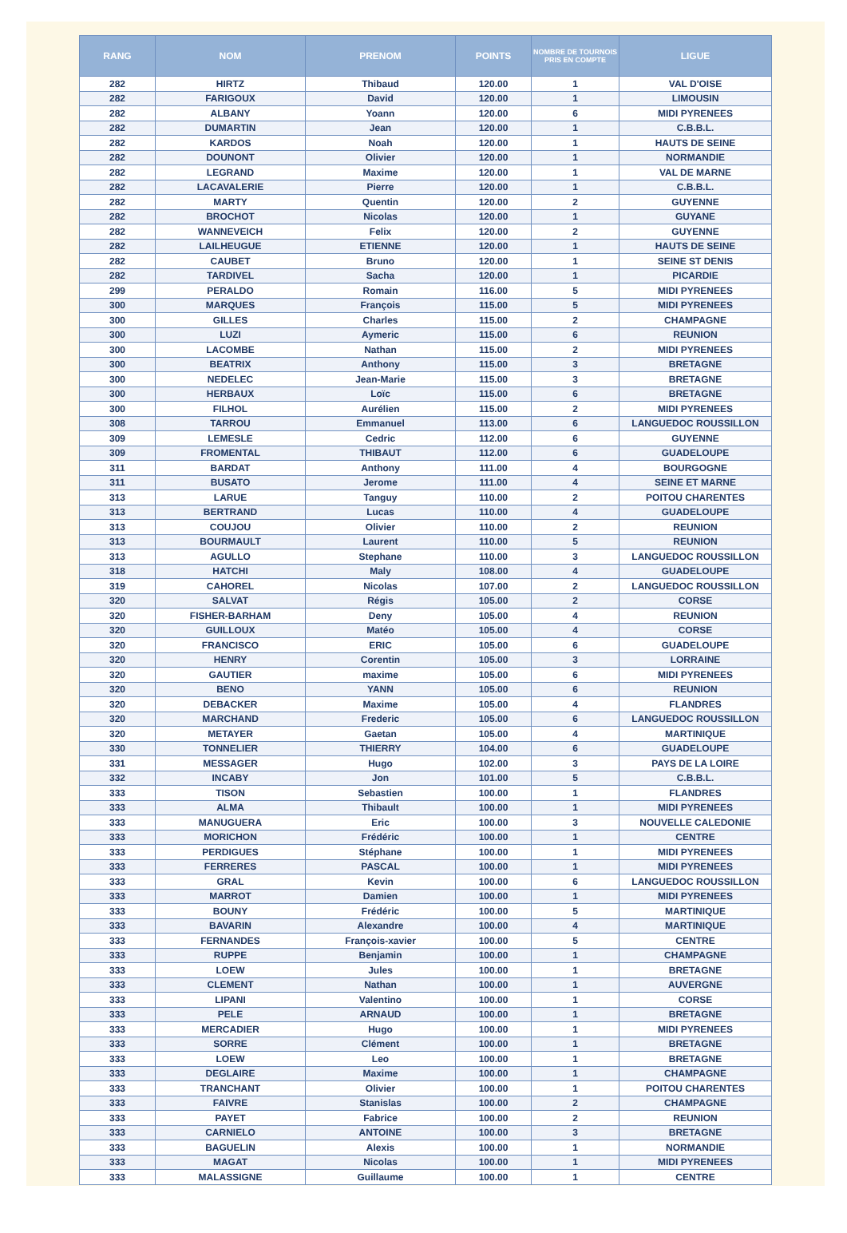| RANG | NOM | PRENOM | POINTS | NOMBRE DE TOURNOIS PRIS EN COMPTE | LIGUE |
| --- | --- | --- | --- | --- | --- |
| 282 | HIRTZ | Thibaud | 120.00 | 1 | VAL D'OISE |
| 282 | FARIGOUX | David | 120.00 | 1 | LIMOUSIN |
| 282 | ALBANY | Yoann | 120.00 | 6 | MIDI PYRENEES |
| 282 | DUMARTIN | Jean | 120.00 | 1 | C.B.B.L. |
| 282 | KARDOS | Noah | 120.00 | 1 | HAUTS DE SEINE |
| 282 | DOUNONT | Olivier | 120.00 | 1 | NORMANDIE |
| 282 | LEGRAND | Maxime | 120.00 | 1 | VAL DE MARNE |
| 282 | LACAVALERIE | Pierre | 120.00 | 1 | C.B.B.L. |
| 282 | MARTY | Quentin | 120.00 | 2 | GUYENNE |
| 282 | BROCHOT | Nicolas | 120.00 | 1 | GUYANE |
| 282 | WANNEVEICH | Felix | 120.00 | 2 | GUYENNE |
| 282 | LAILHEUGUE | ETIENNE | 120.00 | 1 | HAUTS DE SEINE |
| 282 | CAUBET | Bruno | 120.00 | 1 | SEINE ST DENIS |
| 282 | TARDIVEL | Sacha | 120.00 | 1 | PICARDIE |
| 299 | PERALDO | Romain | 116.00 | 5 | MIDI PYRENEES |
| 300 | MARQUES | François | 115.00 | 5 | MIDI PYRENEES |
| 300 | GILLES | Charles | 115.00 | 2 | CHAMPAGNE |
| 300 | LUZI | Aymeric | 115.00 | 6 | REUNION |
| 300 | LACOMBE | Nathan | 115.00 | 2 | MIDI PYRENEES |
| 300 | BEATRIX | Anthony | 115.00 | 3 | BRETAGNE |
| 300 | NEDELEC | Jean-Marie | 115.00 | 3 | BRETAGNE |
| 300 | HERBAUX | Loïc | 115.00 | 6 | BRETAGNE |
| 300 | FILHOL | Aurélien | 115.00 | 2 | MIDI PYRENEES |
| 308 | TARROU | Emmanuel | 113.00 | 6 | LANGUEDOC ROUSSILLON |
| 309 | LEMESLE | Cedric | 112.00 | 6 | GUYENNE |
| 309 | FROMENTAL | THIBAUT | 112.00 | 6 | GUADELOUPE |
| 311 | BARDAT | Anthony | 111.00 | 4 | BOURGOGNE |
| 311 | BUSATO | Jerome | 111.00 | 4 | SEINE ET MARNE |
| 313 | LARUE | Tanguy | 110.00 | 2 | POITOU CHARENTES |
| 313 | BERTRAND | Lucas | 110.00 | 4 | GUADELOUPE |
| 313 | COUJOU | Olivier | 110.00 | 2 | REUNION |
| 313 | BOURMAULT | Laurent | 110.00 | 5 | REUNION |
| 313 | AGULLO | Stephane | 110.00 | 3 | LANGUEDOC ROUSSILLON |
| 318 | HATCHI | Maly | 108.00 | 4 | GUADELOUPE |
| 319 | CAHOREL | Nicolas | 107.00 | 2 | LANGUEDOC ROUSSILLON |
| 320 | SALVAT | Régis | 105.00 | 2 | CORSE |
| 320 | FISHER-BARHAM | Deny | 105.00 | 4 | REUNION |
| 320 | GUILLOUX | Matéo | 105.00 | 4 | CORSE |
| 320 | FRANCISCO | ERIC | 105.00 | 6 | GUADELOUPE |
| 320 | HENRY | Corentin | 105.00 | 3 | LORRAINE |
| 320 | GAUTIER | maxime | 105.00 | 6 | MIDI PYRENEES |
| 320 | BENO | YANN | 105.00 | 6 | REUNION |
| 320 | DEBACKER | Maxime | 105.00 | 4 | FLANDRES |
| 320 | MARCHAND | Frederic | 105.00 | 6 | LANGUEDOC ROUSSILLON |
| 320 | METAYER | Gaetan | 105.00 | 4 | MARTINIQUE |
| 330 | TONNELIER | THIERRY | 104.00 | 6 | GUADELOUPE |
| 331 | MESSAGER | Hugo | 102.00 | 3 | PAYS DE LA LOIRE |
| 332 | INCABY | Jon | 101.00 | 5 | C.B.B.L. |
| 333 | TISON | Sebastien | 100.00 | 1 | FLANDRES |
| 333 | ALMA | Thibault | 100.00 | 1 | MIDI PYRENEES |
| 333 | MANUGUERA | Eric | 100.00 | 3 | NOUVELLE CALEDONIE |
| 333 | MORICHON | Frédéric | 100.00 | 1 | CENTRE |
| 333 | PERDIGUES | Stéphane | 100.00 | 1 | MIDI PYRENEES |
| 333 | FERRERES | PASCAL | 100.00 | 1 | MIDI PYRENEES |
| 333 | GRAL | Kevin | 100.00 | 6 | LANGUEDOC ROUSSILLON |
| 333 | MARROT | Damien | 100.00 | 1 | MIDI PYRENEES |
| 333 | BOUNY | Frédéric | 100.00 | 5 | MARTINIQUE |
| 333 | BAVARIN | Alexandre | 100.00 | 4 | MARTINIQUE |
| 333 | FERNANDES | François-xavier | 100.00 | 5 | CENTRE |
| 333 | RUPPE | Benjamin | 100.00 | 1 | CHAMPAGNE |
| 333 | LOEW | Jules | 100.00 | 1 | BRETAGNE |
| 333 | CLEMENT | Nathan | 100.00 | 1 | AUVERGNE |
| 333 | LIPANI | Valentino | 100.00 | 1 | CORSE |
| 333 | PELE | ARNAUD | 100.00 | 1 | BRETAGNE |
| 333 | MERCADIER | Hugo | 100.00 | 1 | MIDI PYRENEES |
| 333 | SORRE | Clément | 100.00 | 1 | BRETAGNE |
| 333 | LOEW | Leo | 100.00 | 1 | BRETAGNE |
| 333 | DEGLAIRE | Maxime | 100.00 | 1 | CHAMPAGNE |
| 333 | TRANCHANT | Olivier | 100.00 | 1 | POITOU CHARENTES |
| 333 | FAIVRE | Stanislas | 100.00 | 2 | CHAMPAGNE |
| 333 | PAYET | Fabrice | 100.00 | 2 | REUNION |
| 333 | CARNIELO | ANTOINE | 100.00 | 3 | BRETAGNE |
| 333 | BAGUELIN | Alexis | 100.00 | 1 | NORMANDIE |
| 333 | MAGAT | Nicolas | 100.00 | 1 | MIDI PYRENEES |
| 333 | MALASSIGNE | Guillaume | 100.00 | 1 | CENTRE |